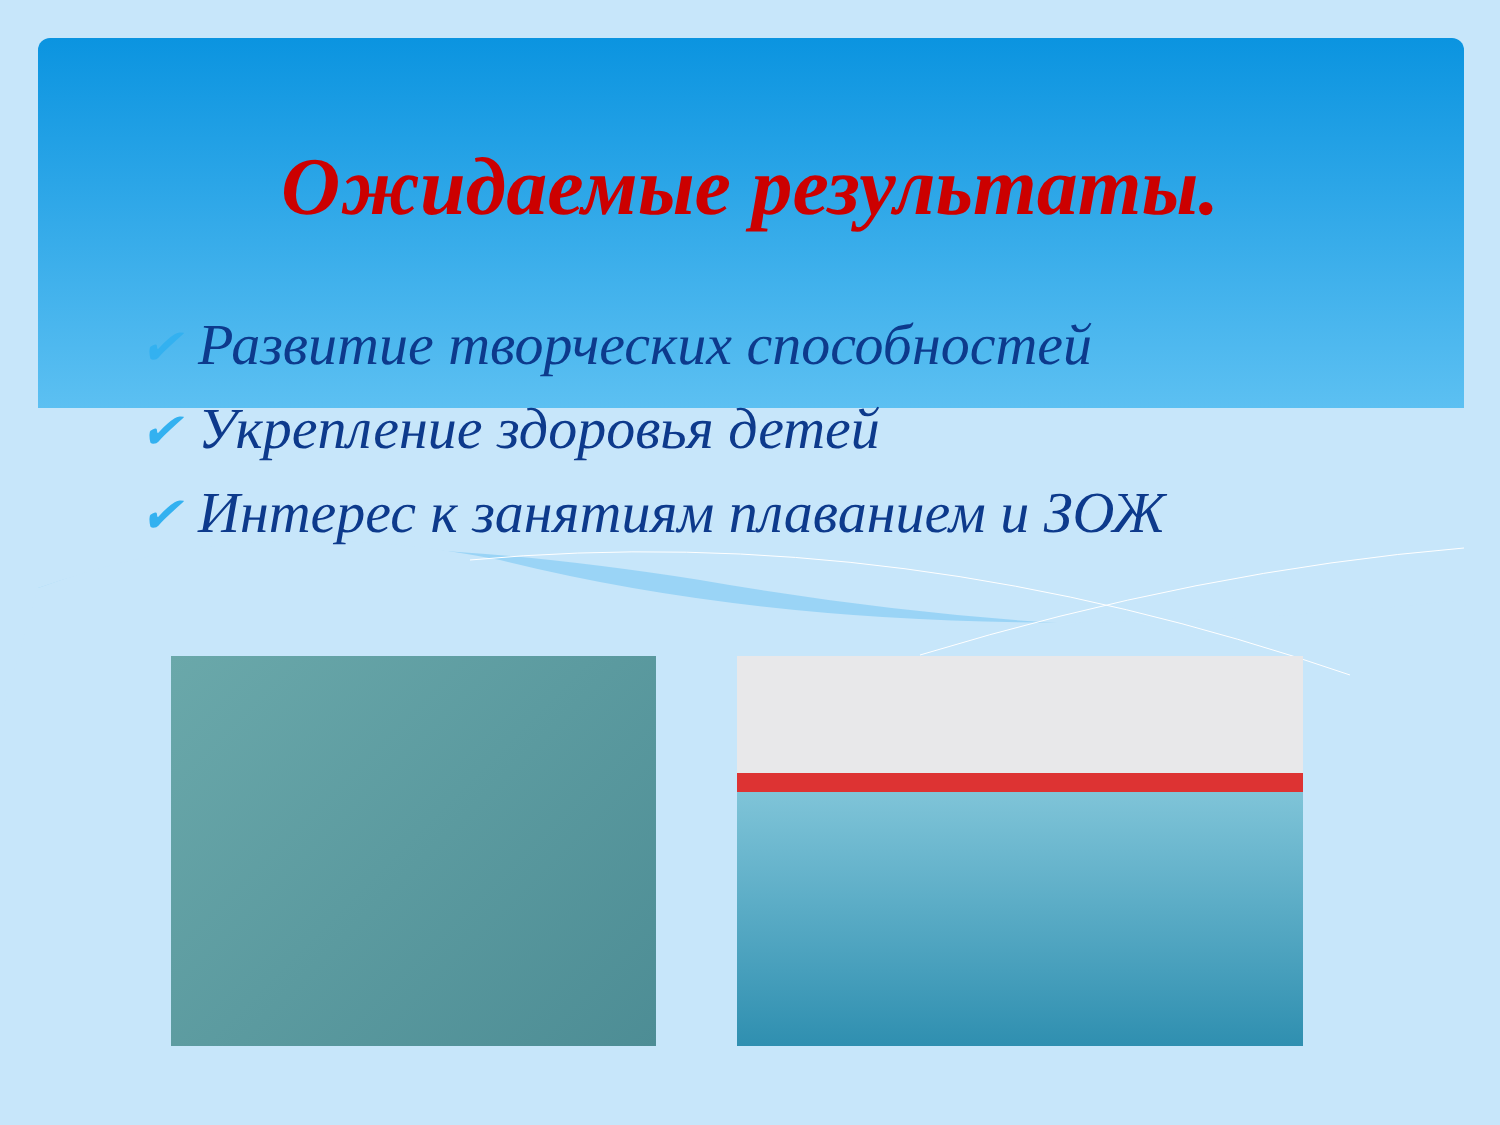Ожидаемые результаты.
✔ Развитие творческих способностей
✔ Укрепление здоровья детей
✔ Интерес к занятиям плаванием и ЗОЖ